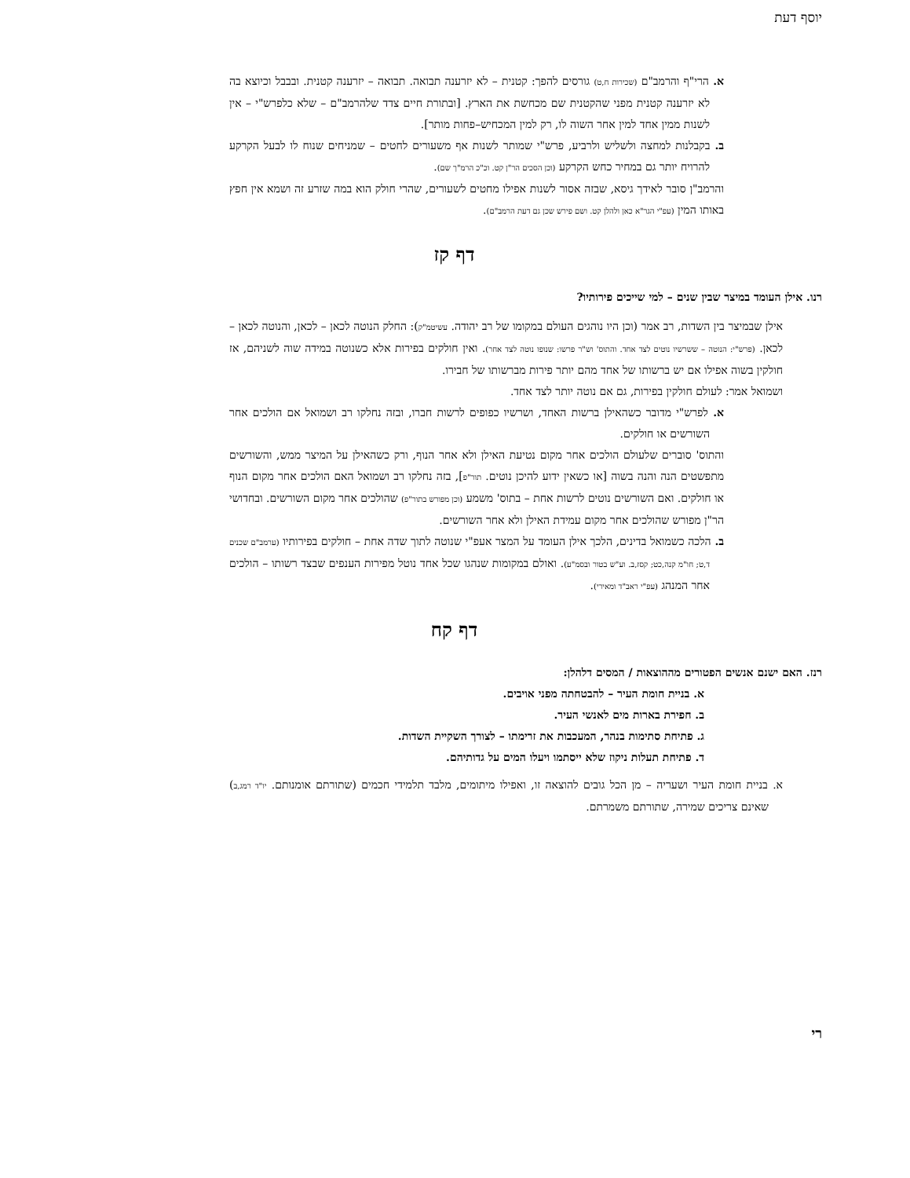יוסף דעת
א. הרי"ף והרמב"ם (שכירות ח,ט) גורסים להפך: קטנית – לא יזרענה תבואה. תבואה – יזרענה קטנית. ובבבל וכיוצא בה לא יזרענה קטנית מפני שהקטנית שם מכחשת את הארץ. [ובתורת חיים צדד שלהרמב"ם – שלא כלפרש"י – אין לשנות ממין אחד למין אחר השוה לו, רק למין המכחיש–פחות מותר].
ב. בקבלנות למחצה ולשליש ולרביע, פרש"י שמותר לשנות אף משעורים לחטים – שמניחים שנוח לו לבעל הקרקע להרויח יותר גם במחיר כחש הקרקע (וכן הסכים הר"ן קט. וכ"כ הרמ"ך שם).
והרמב"ן סובר לאידך גיסא, שבזה אסור לשנות אפילו מחטים לשעורים, שהרי חולק הוא במה שזרע זה ושמא אין חפץ באותו המין (עפ"י הגר"א כאן ולהלן קט. ושם פירש שכן גם דעת הרמב"ם).
דף קז
רנו. אילן העומד במיצר שבין שנים – למי שייכים פירותיו?
אילן שבמיצר בין השדות, רב אמר (וכן היו נוהגים העולם במקומו של רב יהודה. עשיטמ"ק): החלק הנוטה לכאן – לכאן, והנוטה לכאן – לכאן. (פרש"י: הנוטה – ששרשיו נוטים לצד אחד. והתוס' וש"ר פרשו: שנופו נוטה לצד אחר). ואין חולקים בפירות אלא כשנוטה במידה שוה לשניהם, אז חולקין בשוה אפילו אם יש ברשותו של אחד מהם יותר פירות מברשותו של חבירו.
ושמואל אמר: לעולם חולקין בפירות, גם אם נוטה יותר לצד אחד.
א. לפרש"י מדובר כשהאילן ברשות האחד, ושרשיו כפופים לרשות חברו, ובזה נחלקו רב ושמואל אם הולכים אחר השורשים או חולקים.
והתוס' סוברים שלעולם הולכים אחר מקום נטיעת האילן ולא אחר הנוף, ורק כשהאילן על המיצר ממש, והשורשים מתפשטים הנה והנה בשוה [או כשאין ידוע להיכן נוטים. תור"פ], בזה נחלקו רב ושמואל האם הולכים אחר מקום הנוף או חולקים. ואם השורשים נוטים לרשות אחת – בתוס' משמע (וכן מפורש בתור"פ) שהולכים אחר מקום השורשים. ובחדושי הר"ן מפורש שהולכים אחר מקום עמידת האילן ולא אחר השורשים.
ב. הלכה כשמואל בדינים, הלכך אילן העומד על המצר אעפ"י שנוטה לתוך שדה אחת – חולקים בפירותיו (ערמב"ם שכנים ד,ט; חו"מ קנה,כט; קסז,ב. וע"ש בטור ובסמ"ע). ואולם במקומות שנהגו שכל אחד נוטל מפירות הענפים שבצד רשותו – הולכים אחר המנהג (עפ"י ראב"ד ומאירי).
דף קח
רנז. האם ישנם אנשים הפטורים מההוצאות / המסים דלהלן:
א. בניית חומת העיר – להבטחתה מפני אויבים.
ב. חפירת בארות מים לאנשי העיר.
ג. פתיחת סתימות בנהר, המעכבות את זרימתו – לצורך השקיית השדות.
ד. פתיחת תעלות ניקוז שלא ייסתמו ויעלו המים על גדותיהם.
א. בניית חומת העיר ושעריה – מן הכל גובים להוצאה זו, ואפילו מיתומים, מלבד תלמידי חכמים (שתורתם אומנותם. יו"ד רמג,ב) שאינם צריכים שמירה, שתורתם משמרתם.
רי